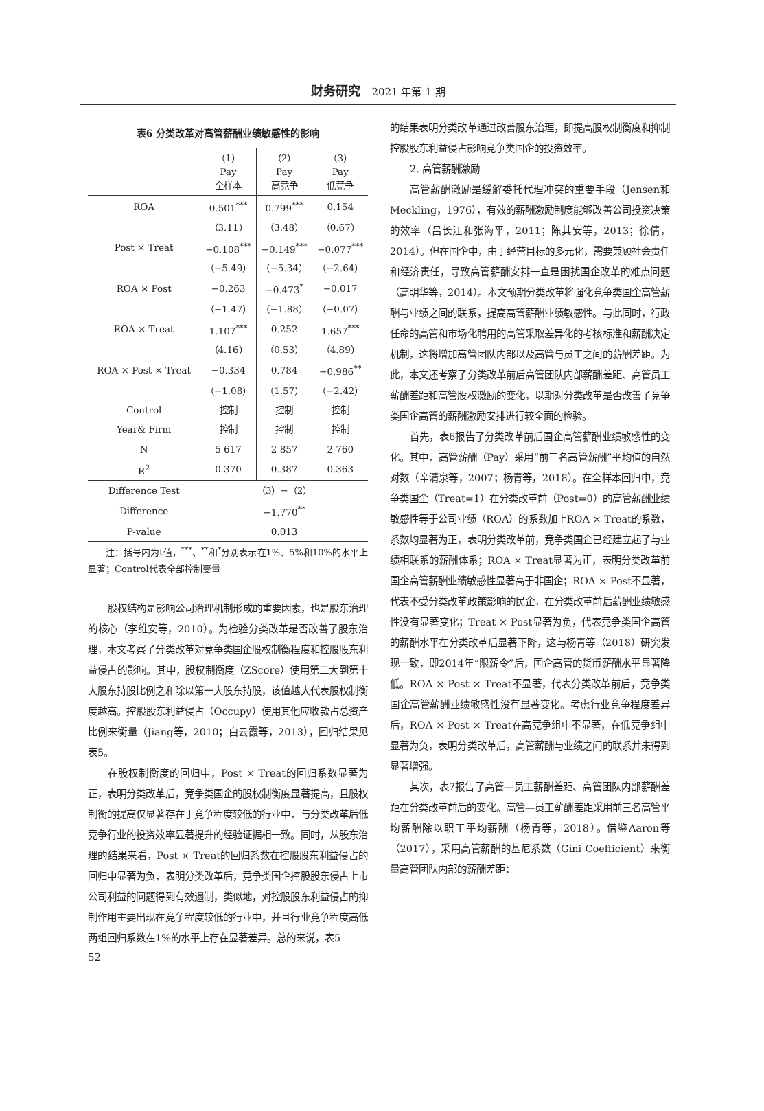财务研究 2021 年第 1 期
表6 分类改革对高管薪酬业绩敏感性的影响
| | （1） Pay 全样本 | （2） Pay 高竞争 | （3） Pay 低竞争 |
| --- | --- | --- | --- |
| ROA | 0.501<sup>***</sup> | 0.799<sup>***</sup> | 0.154 |
| | （3.11） | （3.48） | （0.67） |
| Post × Treat | −0.108<sup>***</sup> | −0.149<sup>***</sup> | −0.077<sup>***</sup> |
| | （−5.49） | （−5.34） | （−2.64） |
| ROA × Post | −0.263 | −0.473<sup>*</sup> | −0.017 |
| | （−1.47） | （−1.88） | （−0.07） |
| ROA × Treat | 1.107<sup>***</sup> | 0.252 | 1.657<sup>***</sup> |
| | （4.16） | （0.53） | （4.89） |
| ROA × Post × Treat | −0.334 | 0.784 | −0.986<sup>**</sup> |
| | （−1.08） | （1.57） | （−2.42） |
| Control | 控制 | 控制 | 控制 |
| Year& Firm | 控制 | 控制 | 控制 |
| N | 5 617 | 2 857 | 2 760 |
| R<sup>2</sup> | 0.370 | 0.387 | 0.363 |
| Difference Test | （3）−（2） | | |
| Difference | −1.770<sup>**</sup> | | |
| P-value | 0.013 | | |
注：括号内为t值，<sup>***</sup>、<sup>**</sup>和<sup>*</sup>分别表示在1%、5%和10%的水平上显著；Control代表全部控制变量
股权结构是影响公司治理机制形成的重要因素，也是股东治理的核心（李维安等，2010）。为检验分类改革是否改善了股东治理，本文考察了分类改革对竞争类国企股权制衡程度和控股股东利益侵占的影响。其中，股权制衡度（ZScore）使用第二大到第十大股东持股比例之和除以第一大股东持股，该值越大代表股权制衡度越高。控股股东利益侵占（Occupy）使用其他应收款占总资产比例来衡量（Jiang等，2010；白云霞等，2013），回归结果见表5。
在股权制衡度的回归中，Post × Treat的回归系数显著为正，表明分类改革后，竞争类国企的股权制衡度显著提高，且股权制衡的提高仅显著存在于竞争程度较低的行业中，与分类改革后低竞争行业的投资效率显著提升的经验证据相一致。同时，从股东治理的结果来看，Post × Treat的回归系数在控股股东利益侵占的回归中显著为负，表明分类改革后，竞争类国企控股股东侵占上市公司利益的问题得到有效遏制，类似地，对控股股东利益侵占的抑制作用主要出现在竞争程度较低的行业中，并且行业竞争程度高低两组回归系数在1%的水平上存在显著差异。总的来说，表5
的结果表明分类改革通过改善股东治理，即提高股权制衡度和抑制控股股东利益侵占影响竞争类国企的投资效率。
2. 高管薪酬激励
高管薪酬激励是缓解委托代理冲突的重要手段（Jensen和Meckling，1976），有效的薪酬激励制度能够改善公司投资决策的效率（吕长江和张海平，2011；陈其安等，2013；徐倩，2014）。但在国企中，由于经营目标的多元化，需要兼顾社会责任和经济责任，导致高管薪酬安排一直是困扰国企改革的难点问题（高明华等，2014）。本文预期分类改革将强化竞争类国企高管薪酬与业绩之间的联系，提高高管薪酬业绩敏感性。与此同时，行政任命的高管和市场化聘用的高管采取差异化的考核标准和薪酬决定机制，这将增加高管团队内部以及高管与员工之间的薪酬差距。为此，本文还考察了分类改革前后高管团队内部薪酬差距、高管员工薪酬差距和高管股权激励的变化，以期对分类改革是否改善了竞争类国企高管的薪酬激励安排进行较全面的检验。
首先，表6报告了分类改革前后国企高管薪酬业绩敏感性的变化。其中，高管薪酬（Pay）采用“前三名高管薪酬”平均值的自然对数（辛清泉等，2007；杨青等，2018）。在全样本回归中，竞争类国企（Treat=1）在分类改革前（Post=0）的高管薪酬业绩敏感性等于公司业绩（ROA）的系数加上ROA × Treat的系数，系数均显著为正，表明分类改革前，竞争类国企已经建立起了与业绩相联系的薪酬体系；ROA × Treat显著为正，表明分类改革前国企高管薪酬业绩敏感性显著高于非国企；ROA × Post不显著，代表不受分类改革政策影响的民企，在分类改革前后薪酬业绩敏感性没有显著变化；Treat × Post显著为负，代表竞争类国企高管的薪酬水平在分类改革后显著下降，这与杨青等（2018）研究发现一致，即2014年“限薪令”后，国企高管的货币薪酬水平显著降低。ROA × Post × Treat不显著，代表分类改革前后，竞争类国企高管薪酬业绩敏感性没有显著变化。考虑行业竞争程度差异后，ROA × Post × Treat在高竞争组中不显著，在低竞争组中显著为负，表明分类改革后，高管薪酬与业绩之间的联系并未得到显著增强。
其次，表7报告了高管—员工薪酬差距、高管团队内部薪酬差距在分类改革前后的变化。高管—员工薪酬差距采用前三名高管平均薪酬除以职工平均薪酬（杨青等，2018）。借鉴Aaron等（2017），采用高管薪酬的基尼系数（Gini Coefficient）来衡量高管团队内部的薪酬差距：
52